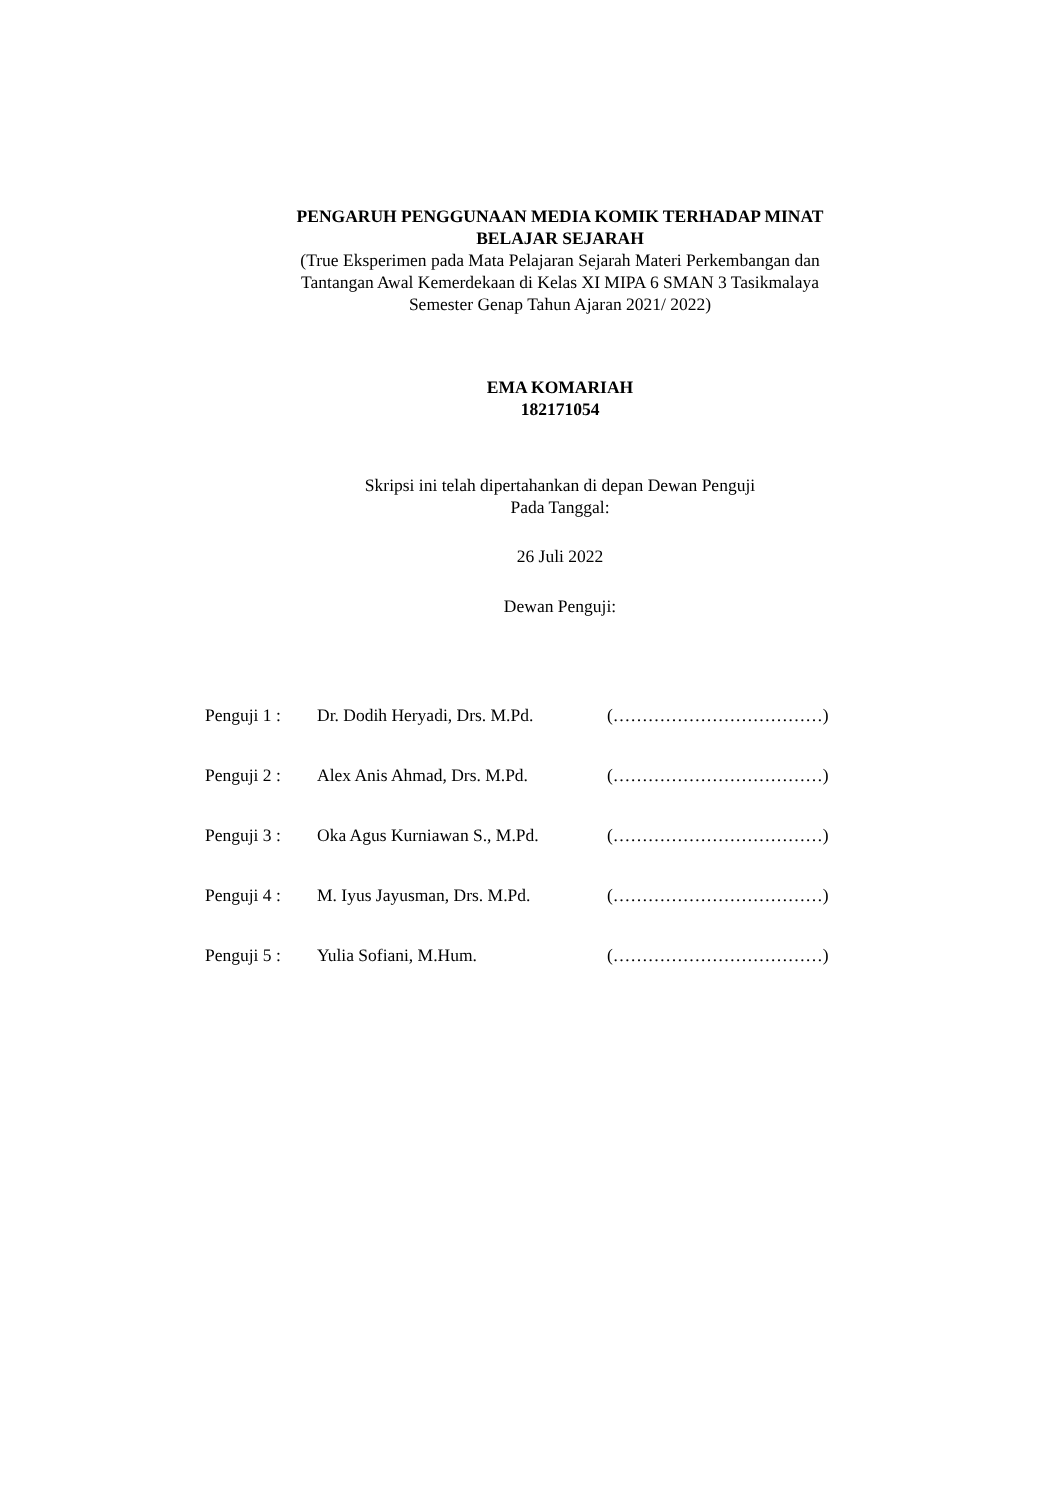PENGARUH PENGGUNAAN MEDIA KOMIK TERHADAP MINAT
BELAJAR SEJARAH
(True Eksperimen pada Mata Pelajaran Sejarah Materi Perkembangan dan
Tantangan Awal Kemerdekaan di Kelas XI MIPA 6 SMAN 3 Tasikmalaya
Semester Genap Tahun Ajaran 2021/ 2022)
EMA KOMARIAH
182171054
Skripsi ini telah dipertahankan di depan Dewan Penguji
Pada Tanggal:
26 Juli 2022
Dewan Penguji:
| Penguji 1 : | Dr. Dodih Heryadi, Drs. M.Pd. | (………………………………) |
| Penguji 2 : | Alex Anis Ahmad, Drs. M.Pd. | (………………………………) |
| Penguji 3 : | Oka Agus Kurniawan S., M.Pd. | (………………………………) |
| Penguji 4 : | M. Iyus Jayusman, Drs. M.Pd. | (………………………………) |
| Penguji 5 : | Yulia Sofiani, M.Hum. | (………………………………) |